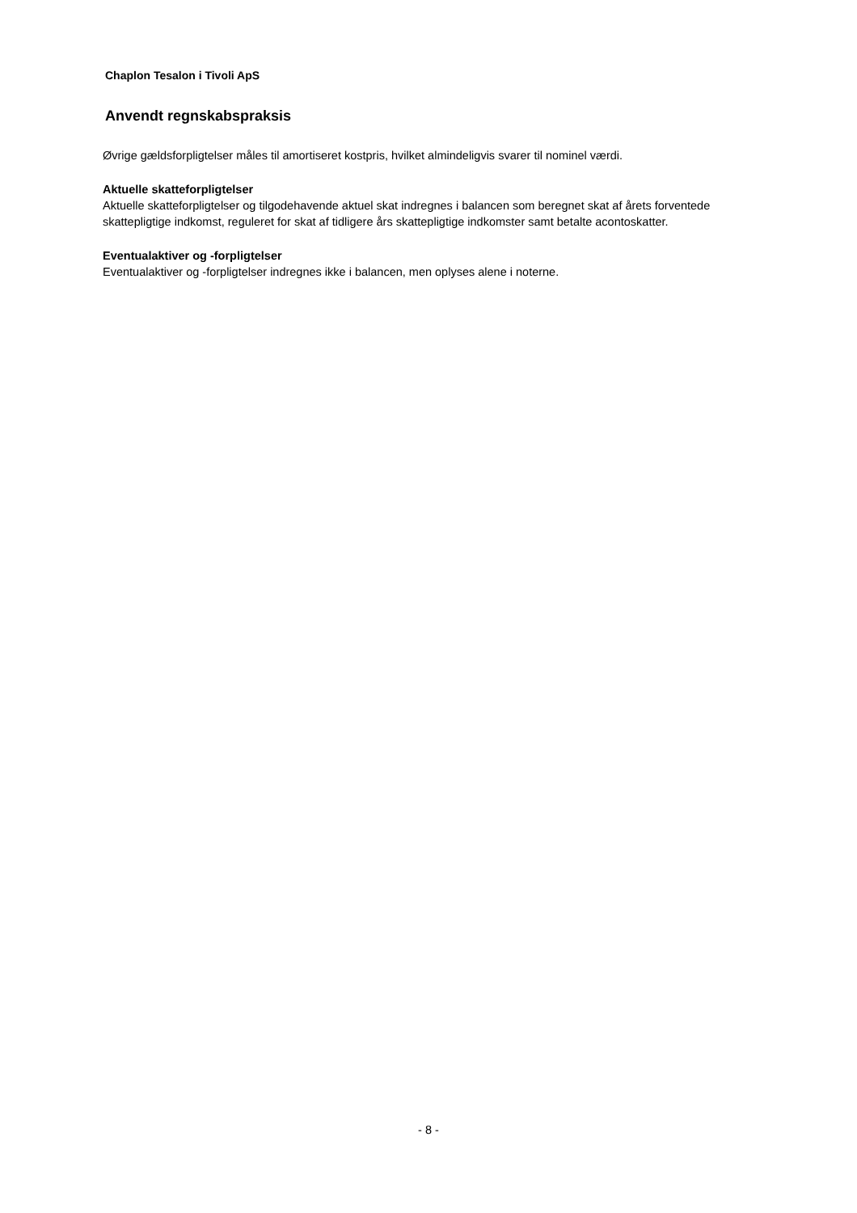Chaplon Tesalon i Tivoli ApS
Anvendt regnskabspraksis
Øvrige gældsforpligtelser måles til amortiseret kostpris, hvilket almindeligvis svarer til nominel værdi.
Aktuelle skatteforpligtelser
Aktuelle skatteforpligtelser og tilgodehavende aktuel skat indregnes i balancen som beregnet skat af årets forventede skattepligtige indkomst, reguleret for skat af tidligere års skattepligtige indkomster samt betalte acontoskatter.
Eventualaktiver og -forpligtelser
Eventualaktiver og -forpligtelser indregnes ikke i balancen, men oplyses alene i noterne.
- 8 -